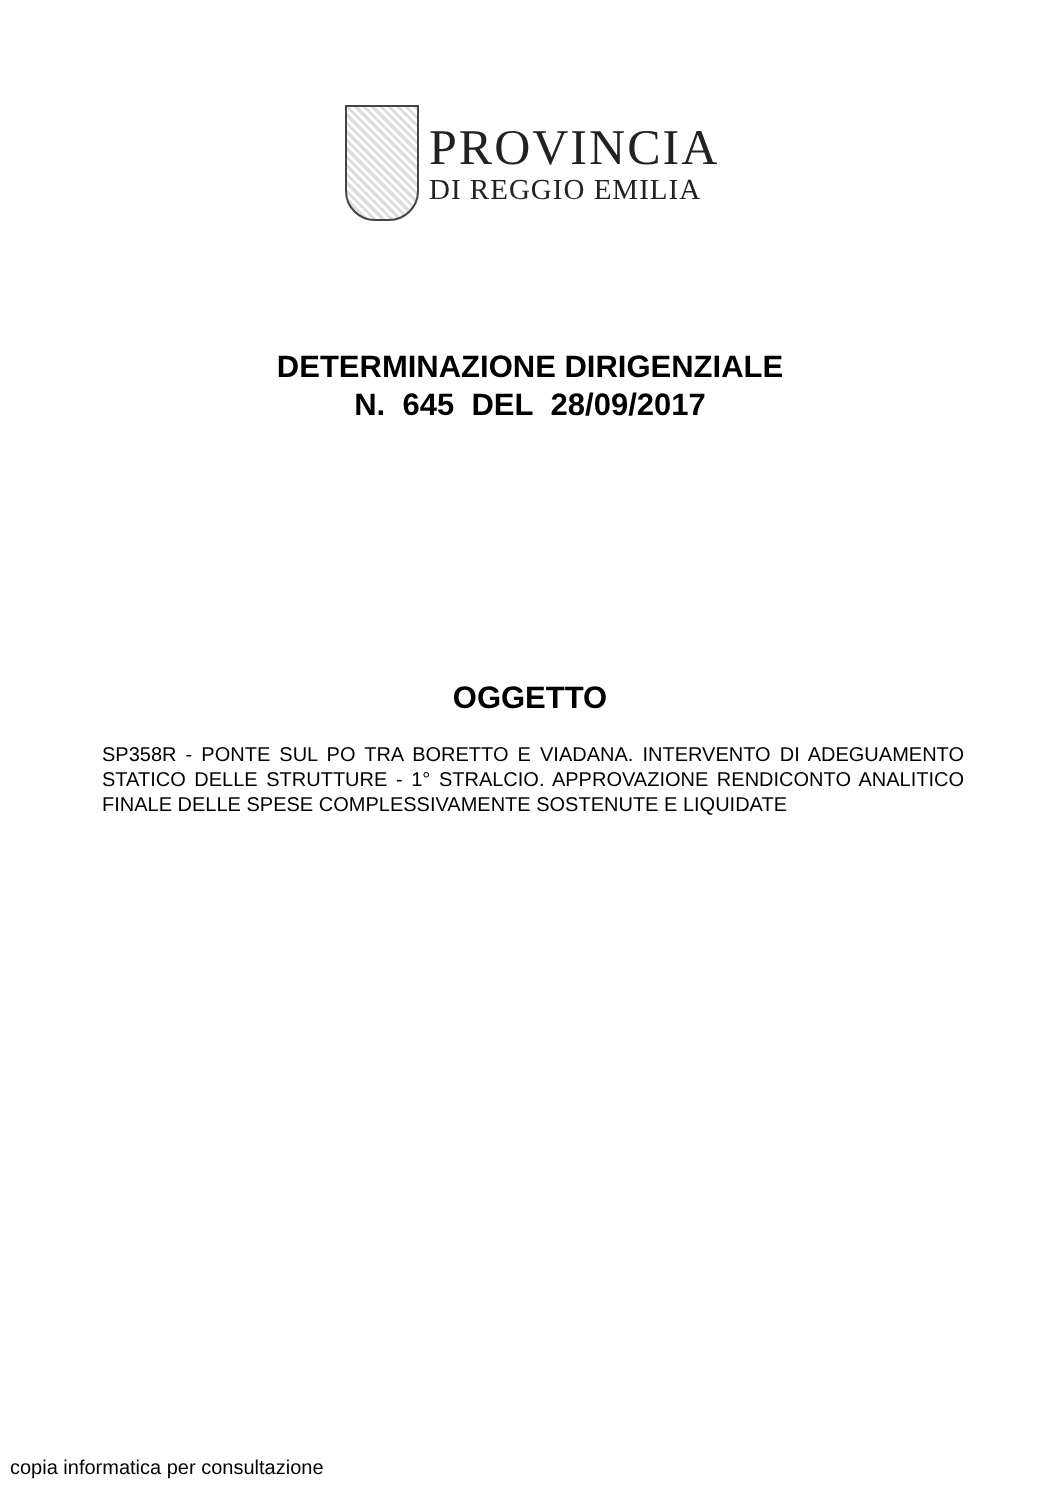PROVINCIA
DI REGGIO EMILIA
DETERMINAZIONE DIRIGENZIALE
N. 645 DEL 28/09/2017
OGGETTO
SP358R - PONTE SUL PO TRA BORETTO E VIADANA. INTERVENTO DI ADEGUAMENTO STATICO DELLE STRUTTURE - 1° STRALCIO. APPROVAZIONE RENDICONTO ANALITICO FINALE DELLE SPESE COMPLESSIVAMENTE SOSTENUTE E LIQUIDATE
copia informatica per consultazione